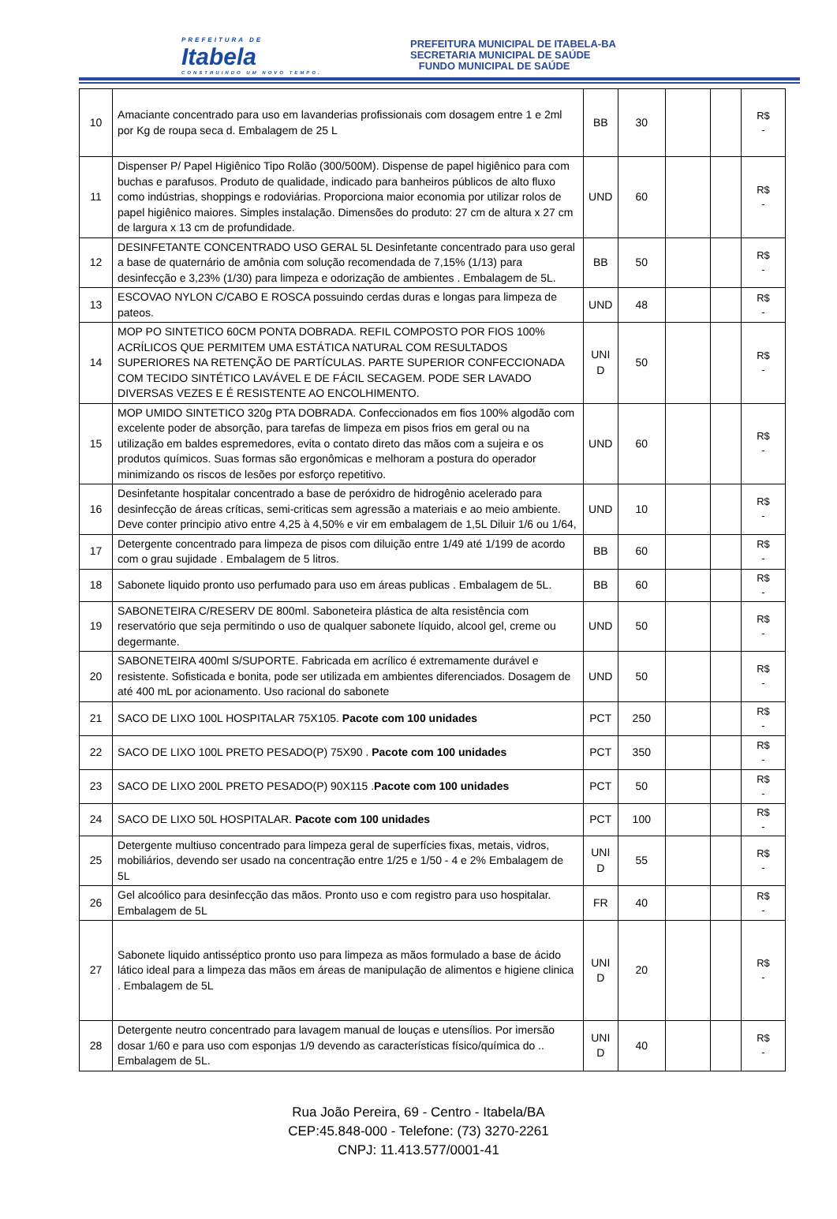PREFEITURA DE
Itabela
CONSTRUINDO UM NOVO TEMPO.
PREFEITURA MUNICIPAL DE ITABELA-BA
SECRETARIA MUNICIPAL DE SAÚDE
FUNDO MUNICIPAL DE SAÚDE
| 10 | Amaciante concentrado para uso em lavanderias profissionais com dosagem entre 1 e 2ml por Kg de roupa seca d. Embalagem de 25 L | BB | 30 | | | R$ - |
| 11 | Dispenser P/ Papel Higiênico Tipo Rolão (300/500M). Dispense de papel higiênico para com buchas e parafusos. Produto de qualidade, indicado para banheiros públicos de alto fluxo como indústrias, shoppings e rodoviárias. Proporciona maior economia por utilizar rolos de papel higiênico maiores. Simples instalação. Dimensões do produto: 27 cm de altura x 27 cm de largura x 13 cm de profundidade. | UND | 60 | | | R$ - |
| 12 | DESINFETANTE CONCENTRADO USO GERAL 5L Desinfetante concentrado para uso geral a base de quaternário de amônia com solução recomendada de 7,15% (1/13) para desinfecção e 3,23% (1/30) para limpeza e odorização de ambientes . Embalagem de 5L. | BB | 50 | | | R$ - |
| 13 | ESCOVAO NYLON C/CABO E ROSCA possuindo cerdas duras e longas para limpeza de pateos. | UND | 48 | | | R$ - |
| 14 | MOP PO SINTETICO 60CM PONTA DOBRADA. REFIL COMPOSTO POR FIOS 100% ACRÍLICOS QUE PERMITEM UMA ESTÁTICA NATURAL COM RESULTADOS SUPERIORES NA RETENÇÃO DE PARTÍCULAS. PARTE SUPERIOR CONFECCIONADA COM TECIDO SINTÉTICO LAVÁVEL E DE FÁCIL SECAGEM. PODE SER LAVADO DIVERSAS VEZES E É RESISTENTE AO ENCOLHIMENTO. | UNI D | 50 | | | R$ - |
| 15 | MOP UMIDO SINTETICO 320g PTA DOBRADA. Confeccionados em fios 100% algodão com excelente poder de absorção, para tarefas de limpeza em pisos frios em geral ou na utilização em baldes espremedores, evita o contato direto das mãos com a sujeira e os produtos químicos. Suas formas são ergonômicas e melhoram a postura do operador minimizando os riscos de lesões por esforço repetitivo. | UND | 60 | | | R$ - |
| 16 | Desinfetante hospitalar concentrado a base de peróxidro de hidrogênio acelerado para desinfecção de áreas críticas, semi-criticas sem agressão a materiais e ao meio ambiente. Deve conter principio ativo entre 4,25 à 4,50% e vir em embalagem de 1,5L Diluir 1/6 ou 1/64, | UND | 10 | | | R$ - |
| 17 | Detergente concentrado para limpeza de pisos com diluição entre 1/49 até 1/199 de acordo com o grau sujidade . Embalagem de 5 litros. | BB | 60 | | | R$ - |
| 18 | Sabonete liquido pronto uso perfumado para uso em áreas publicas . Embalagem de 5L. | BB | 60 | | | R$ - |
| 19 | SABONETEIRA C/RESERV DE 800ml. Saboneteira plástica de alta resistência com reservatório que seja permitindo o uso de qualquer sabonete líquido, alcool gel, creme ou degermante. | UND | 50 | | | R$ - |
| 20 | SABONETEIRA 400ml S/SUPORTE. Fabricada em acrílico é extremamente durável e resistente. Sofisticada e bonita, pode ser utilizada em ambientes diferenciados. Dosagem de até 400 mL por acionamento. Uso racional do sabonete | UND | 50 | | | R$ - |
| 21 | SACO DE LIXO 100L HOSPITALAR 75X105. Pacote com 100 unidades | PCT | 250 | | | R$ - |
| 22 | SACO DE LIXO 100L PRETO PESADO(P) 75X90 . Pacote com 100 unidades | PCT | 350 | | | R$ - |
| 23 | SACO DE LIXO 200L PRETO PESADO(P) 90X115 . Pacote com 100 unidades | PCT | 50 | | | R$ - |
| 24 | SACO DE LIXO 50L HOSPITALAR. Pacote com 100 unidades | PCT | 100 | | | R$ - |
| 25 | Detergente multiuso concentrado para limpeza geral de superfícies fixas, metais, vidros, mobiliários, devendo ser usado na concentração entre 1/25 e 1/50 - 4 e 2% Embalagem de 5L | UNI D | 55 | | | R$ - |
| 26 | Gel alcoólico para desinfecção das mãos. Pronto uso e com registro para uso hospitalar. Embalagem de 5L | FR | 40 | | | R$ - |
| 27 | Sabonete liquido antisséptico pronto uso para limpeza as mãos formulado a base de ácido lático ideal para a limpeza das mãos em áreas de manipulação de alimentos e higiene clinica . Embalagem de 5L | UNI D | 20 | | | R$ - |
| 28 | Detergente neutro concentrado para lavagem manual de louças e utensílios. Por imersão dosar 1/60 e para uso com esponjas 1/9 devendo as características físico/química do .. Embalagem de 5L. | UNI D | 40 | | | R$ - |
Rua João Pereira, 69 - Centro - Itabela/BA
CEP:45.848-000 - Telefone: (73) 3270-2261
CNPJ: 11.413.577/0001-41